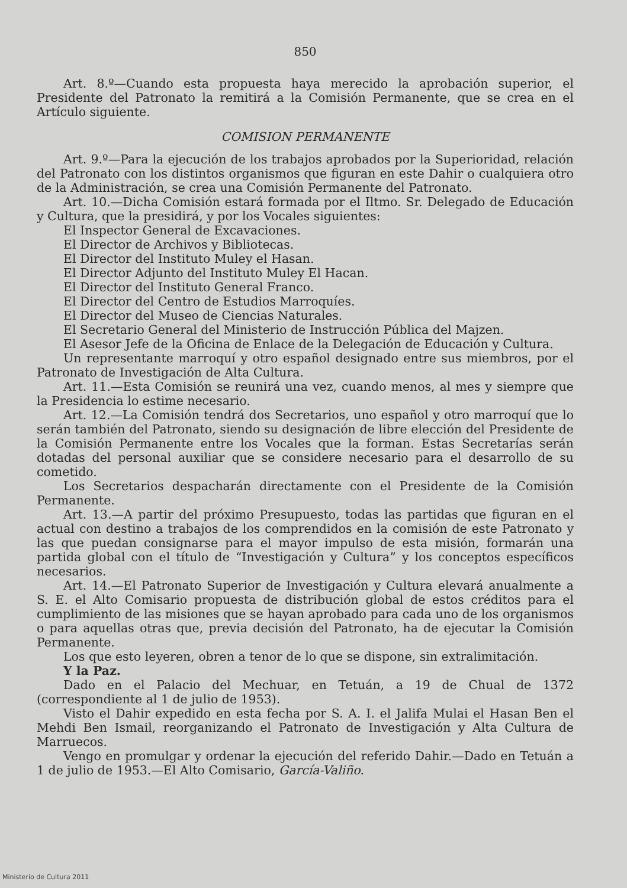850
Art. 8.º—Cuando esta propuesta haya merecido la aprobación superior, el Presidente del Patronato la remitirá a la Comisión Permanente, que se crea en el Artículo siguiente.
COMISION PERMANENTE
Art. 9.º—Para la ejecución de los trabajos aprobados por la Superioridad, relación del Patronato con los distintos organismos que figuran en este Dahir o cualquiera otro de la Administración, se crea una Comisión Permanente del Patronato.
Art. 10.—Dicha Comisión estará formada por el Iltmo. Sr. Delegado de Educación y Cultura, que la presidirá, y por los Vocales siguientes:
El Inspector General de Excavaciones.
El Director de Archivos y Bibliotecas.
El Director del Instituto Muley el Hasan.
El Director Adjunto del Instituto Muley El Hacan.
El Director del Instituto General Franco.
El Director del Centro de Estudios Marroquíes.
El Director del Museo de Ciencias Naturales.
El Secretario General del Ministerio de Instrucción Pública del Majzen.
El Asesor Jefe de la Oficina de Enlace de la Delegación de Educación y Cultura.
Un representante marroquí y otro español designado entre sus miembros, por el Patronato de Investigación de Alta Cultura.
Art. 11.—Esta Comisión se reunirá una vez, cuando menos, al mes y siempre que la Presidencia lo estime necesario.
Art. 12.—La Comisión tendrá dos Secretarios, uno español y otro marroquí que lo serán también del Patronato, siendo su designación de libre elección del Presidente de la Comisión Permanente entre los Vocales que la forman. Estas Secretarías serán dotadas del personal auxiliar que se considere necesario para el desarrollo de su cometido.
Los Secretarios despacharán directamente con el Presidente de la Comisión Permanente.
Art. 13.—A partir del próximo Presupuesto, todas las partidas que figuran en el actual con destino a trabajos de los comprendidos en la comisión de este Patronato y las que puedan consignarse para el mayor impulso de esta misión, formarán una partida global con el título de “Investigación y Cultura” y los conceptos específicos necesarios.
Art. 14.—El Patronato Superior de Investigación y Cultura elevará anualmente a S. E. el Alto Comisario propuesta de distribución global de estos créditos para el cumplimiento de las misiones que se hayan aprobado para cada uno de los organismos o para aquellas otras que, previa decisión del Patronato, ha de ejecutar la Comisión Permanente.
Los que esto leyeren, obren a tenor de lo que se dispone, sin extralimitación.
Y la Paz.
Dado en el Palacio del Mechuar, en Tetuán, a 19 de Chual de 1372 (correspondiente al 1 de julio de 1953).
Visto el Dahir expedido en esta fecha por S. A. I. el Jalifa Mulai el Hasan Ben el Mehdi Ben Ismail, reorganizando el Patronato de Investigación y Alta Cultura de Marruecos.
Vengo en promulgar y ordenar la ejecución del referido Dahir.—Dado en Tetuán a 1 de julio de 1953.—El Alto Comisario, García-Valiño.
Ministerio de Cultura 2011